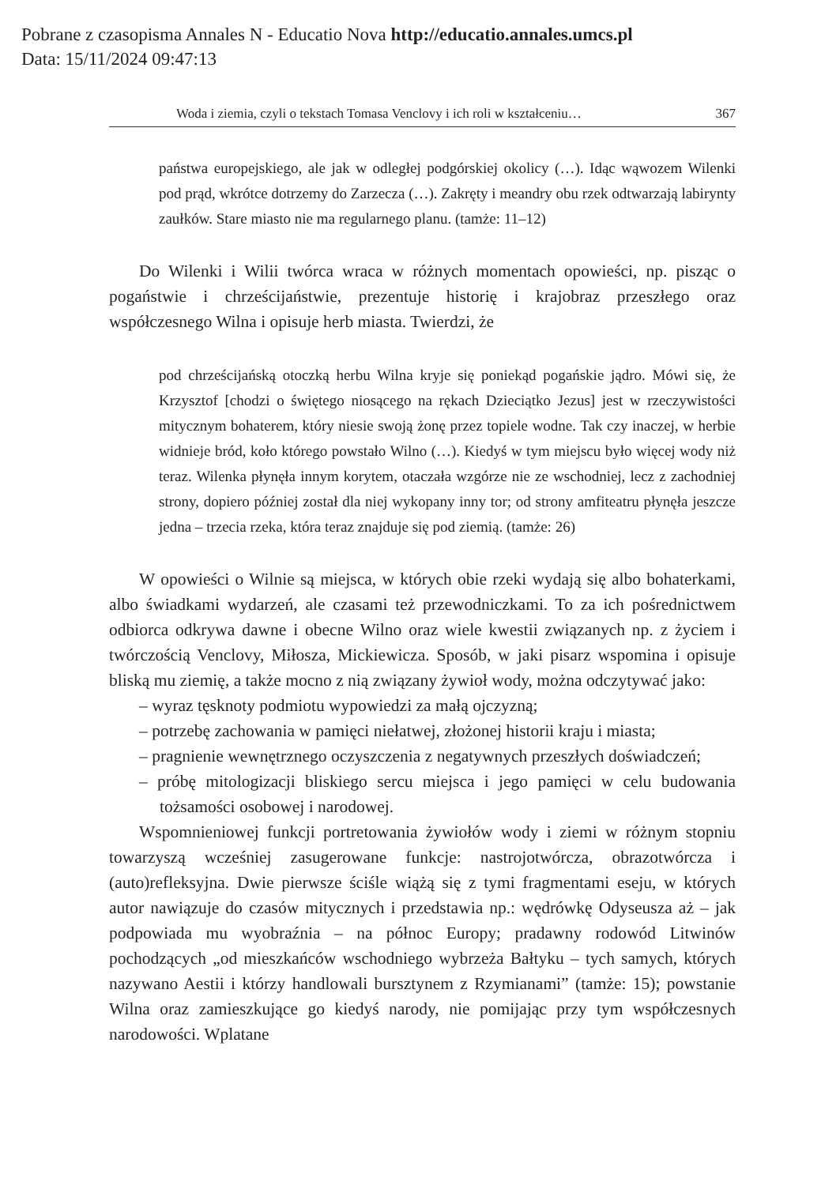Pobrane z czasopisma Annales N - Educatio Nova http://educatio.annales.umcs.pl
Data: 15/11/2024 09:47:13
Woda i ziemia, czyli o tekstach Tomasa Venclovy i ich roli w kształceniu… 367
państwa europejskiego, ale jak w odległej podgórskiej okolicy (…). Idąc wąwozem Wilenki pod prąd, wkrótce dotrzemy do Zarzecza (…). Zakręty i meandry obu rzek odtwarzają labirynty zaułków. Stare miasto nie ma regularnego planu. (tamże: 11–12)
Do Wilenki i Wilii twórca wraca w różnych momentach opowieści, np. pisząc o pogaństwie i chrześcijaństwie, prezentuje historię i krajobraz przeszłego oraz współczesnego Wilna i opisuje herb miasta. Twierdzi, że
pod chrześcijańską otoczką herbu Wilna kryje się poniekąd pogańskie jądro. Mówi się, że Krzysztof [chodzi o świętego niosącego na rękach Dzieciątko Jezus] jest w rzeczywistości mitycznym bohaterem, który niesie swoją żonę przez topiele wodne. Tak czy inaczej, w herbie widnieje bród, koło którego powstało Wilno (…). Kiedyś w tym miejscu było więcej wody niż teraz. Wilenka płynęła innym korytem, otaczała wzgórze nie ze wschodniej, lecz z zachodniej strony, dopiero później został dla niej wykopany inny tor; od strony amfiteatru płynęła jeszcze jedna – trzecia rzeka, która teraz znajduje się pod ziemią. (tamże: 26)
W opowieści o Wilnie są miejsca, w których obie rzeki wydają się albo bohaterkami, albo świadkami wydarzeń, ale czasami też przewodniczkami. To za ich pośrednictwem odbiorca odkrywa dawne i obecne Wilno oraz wiele kwestii związanych np. z życiem i twórczością Venclovy, Miłosza, Mickiewicza. Sposób, w jaki pisarz wspomina i opisuje bliską mu ziemię, a także mocno z nią związany żywioł wody, można odczytywać jako:
– wyraz tęsknoty podmiotu wypowiedzi za małą ojczyzną;
– potrzebę zachowania w pamięci niełatwej, złożonej historii kraju i miasta;
– pragnienie wewnętrznego oczyszczenia z negatywnych przeszłych doświadczeń;
– próbę mitologizacji bliskiego sercu miejsca i jego pamięci w celu budowania tożsamości osobowej i narodowej.
Wspomnieniowej funkcji portretowania żywiołów wody i ziemi w różnym stopniu towarzyszą wcześniej zasugerowane funkcje: nastrojotwórcza, obrazotwórcza i (auto)refleksyjna. Dwie pierwsze ściśle wiążą się z tymi fragmentami eseju, w których autor nawiązuje do czasów mitycznych i przedstawia np.: wędrówkę Odyseusza aż – jak podpowiada mu wyobraźnia – na północ Europy; pradawny rodowód Litwinów pochodzących „od mieszkańców wschodniego wybrzeża Bałtyku – tych samych, których nazywano Aestii i którzy handlowali bursztynem z Rzymianami” (tamże: 15); powstanie Wilna oraz zamieszkujące go kiedyś narody, nie pomijając przy tym współczesnych narodowości. Wplatane